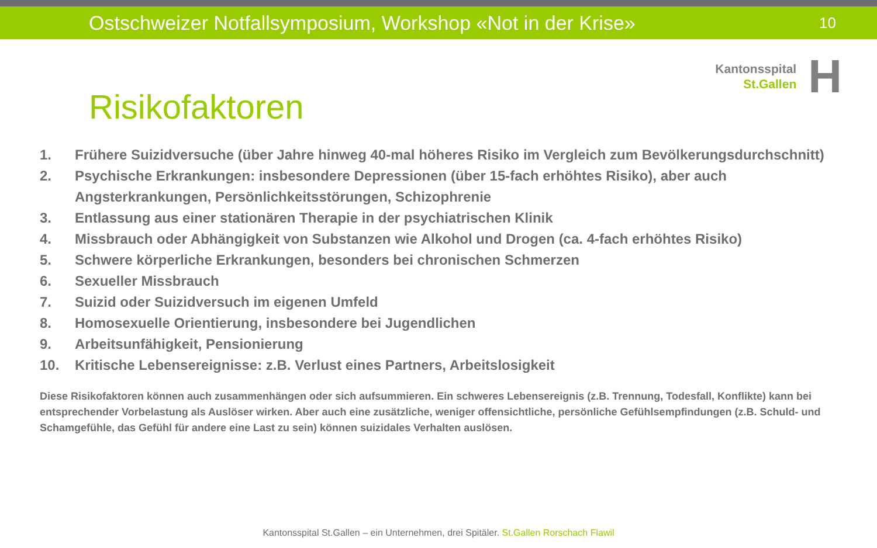Ostschweizer Notfallsymposium, Workshop «Not in der Krise»
10
Risikofaktoren
Kantonsspital
St.Gallen
H
1. Frühere Suizidversuche (über Jahre hinweg 40-mal höheres Risiko im Vergleich zum Bevölkerungsdurchschnitt)
2. Psychische Erkrankungen: insbesondere Depressionen (über 15-fach erhöhtes Risiko), aber auch Angsterkrankungen, Persönlichkeitsstörungen, Schizophrenie
3. Entlassung aus einer stationären Therapie in der psychiatrischen Klinik
4. Missbrauch oder Abhängigkeit von Substanzen wie Alkohol und Drogen (ca. 4-fach erhöhtes Risiko)
5. Schwere körperliche Erkrankungen, besonders bei chronischen Schmerzen
6. Sexueller Missbrauch
7. Suizid oder Suizidversuch im eigenen Umfeld
8. Homosexuelle Orientierung, insbesondere bei Jugendlichen
9. Arbeitsunfähigkeit, Pensionierung
10. Kritische Lebensereignisse: z.B. Verlust eines Partners, Arbeitslosigkeit
Diese Risikofaktoren können auch zusammenhängen oder sich aufsummieren. Ein schweres Lebensereignis (z.B. Trennung, Todesfall, Konflikte) kann bei entsprechender Vorbelastung als Auslöser wirken. Aber auch eine zusätzliche, weniger offensichtliche, persönliche Gefühlsempfindungen (z.B. Schuld- und Schamgefühle, das Gefühl für andere eine Last zu sein) können suizidales Verhalten auslösen.
Kantonsspital St.Gallen – ein Unternehmen, drei Spitäler. St.Gallen Rorschach Flawil